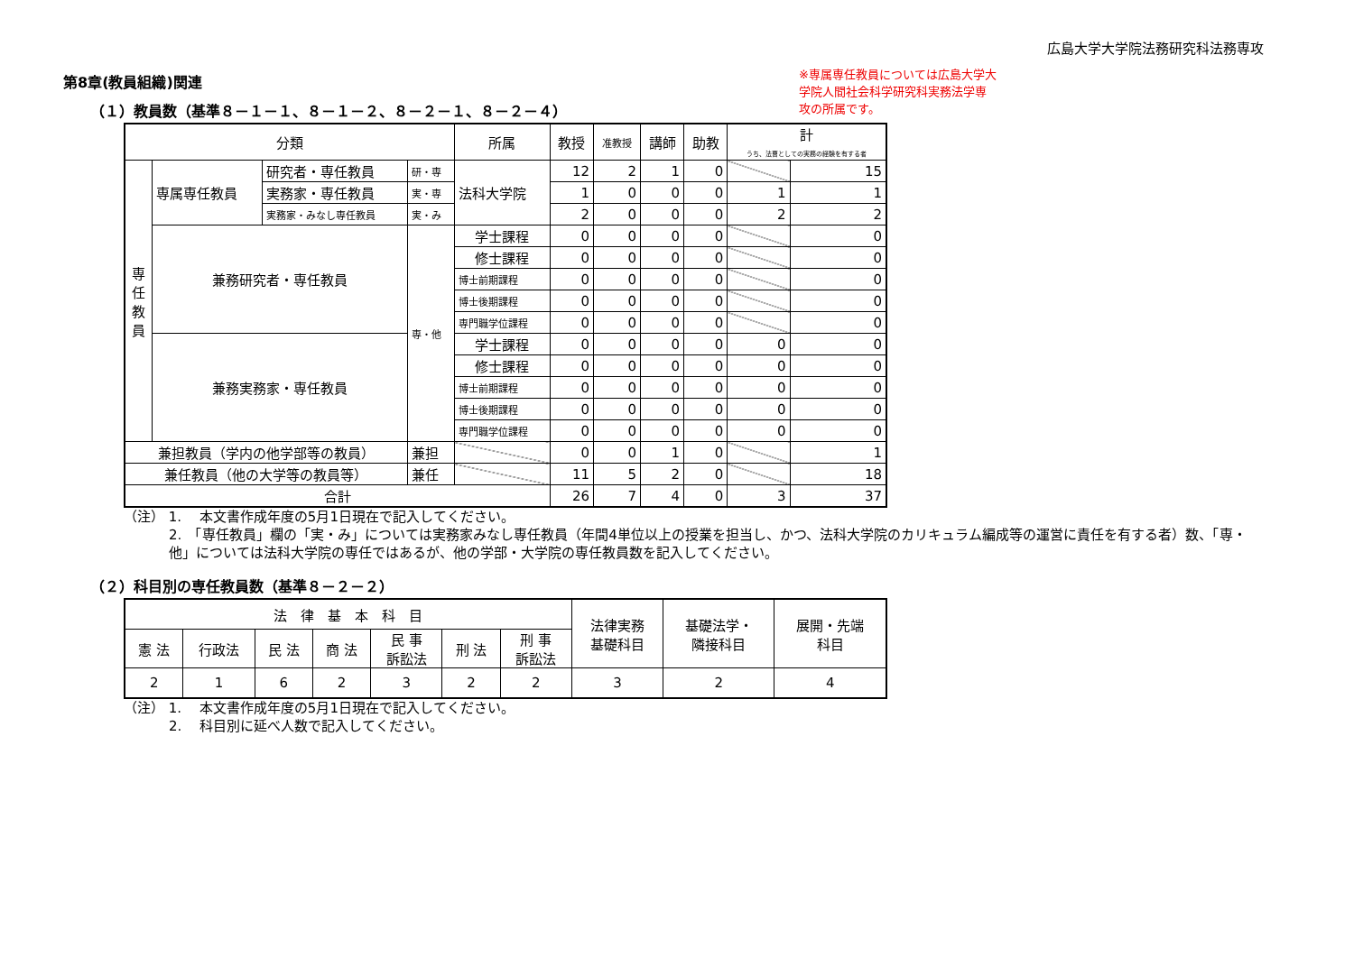広島大学大学院法務研究科法務専攻
第8章(教員組織)関連
（１）教員数（基準８－１－１、８－１－２、８－２－１、８－２－４）
| 分類 | | | | 所属 | 教授 | 准教授 | 講師 | 助教 | 計 うち、法曹としての実務の経験を有する者 | |
| --- | --- | --- | --- | --- | --- | --- | --- | --- | --- | --- |
| 専 任 教 員 | 専属専任教員 | 研究者・専任教員 | 研・専 | 法科大学院 | 12 | 2 | 1 | 0 | | 15 |
| | | 実務家・専任教員 | 実・専 | | 1 | 0 | 0 | 0 | 1 | 1 |
| | | 実務家・みなし専任教員 | 実・み | | 2 | 0 | 0 | 0 | 2 | 2 |
| | 兼務研究者・専任教員 | | 専・他 | 学士課程 | 0 | 0 | 0 | 0 | | 0 |
| | | | | 修士課程 | 0 | 0 | 0 | 0 | | 0 |
| | | | | 博士前期課程 | 0 | 0 | 0 | 0 | | 0 |
| | | | | 博士後期課程 | 0 | 0 | 0 | 0 | | 0 |
| | | | | 専門職学位課程 | 0 | 0 | 0 | 0 | | 0 |
| | 兼務実務家・専任教員 | | | 学士課程 | 0 | 0 | 0 | 0 | 0 | 0 |
| | | | | 修士課程 | 0 | 0 | 0 | 0 | 0 | 0 |
| | | | | 博士前期課程 | 0 | 0 | 0 | 0 | 0 | 0 |
| | | | | 博士後期課程 | 0 | 0 | 0 | 0 | 0 | 0 |
| | | | | 専門職学位課程 | 0 | 0 | 0 | 0 | 0 | 0 |
| 兼担教員（学内の他学部等の教員） | | | 兼担 | | 0 | 0 | 1 | 0 | | 1 |
| 兼任教員（他の大学等の教員等） | | | 兼任 | | 11 | 5 | 2 | 0 | | 18 |
| 合計 | | | | | 26 | 7 | 4 | 0 | 3 | 37 |
（注） 1.　 本文書作成年度の5月1日現在で記入してください。
2.　「専任教員」欄の「実・み」については実務家みなし専任教員（年間4単位以上の授業を担当し、かつ、法科大学院のカリキュラム編成等の運営に責任を有する者）数、「専・他」については法科大学院の専任ではあるが、他の学部・大学院の専任教員数を記入してください。
（２）科目別の専任教員数（基準８－２－２）
| 法 律 基 本 科 目 | | | | | | | 法律実務 基礎科目 | 基礎法学・ 隣接科目 | 展開・先端 科目 |
| 憲 法 | 行政法 | 民 法 | 商 法 | 民 事 訴訟法 | 刑 法 | 刑 事 訴訟法 | | | |
| 2 | 1 | 6 | 2 | 3 | 2 | 2 | 3 | 2 | 4 |
（注） 1.　 本文書作成年度の5月1日現在で記入してください。
2.　 科目別に延べ人数で記入してください。
※専属専任教員については広島大学大学院人間社会科学研究科実務法学専攻の所属です。